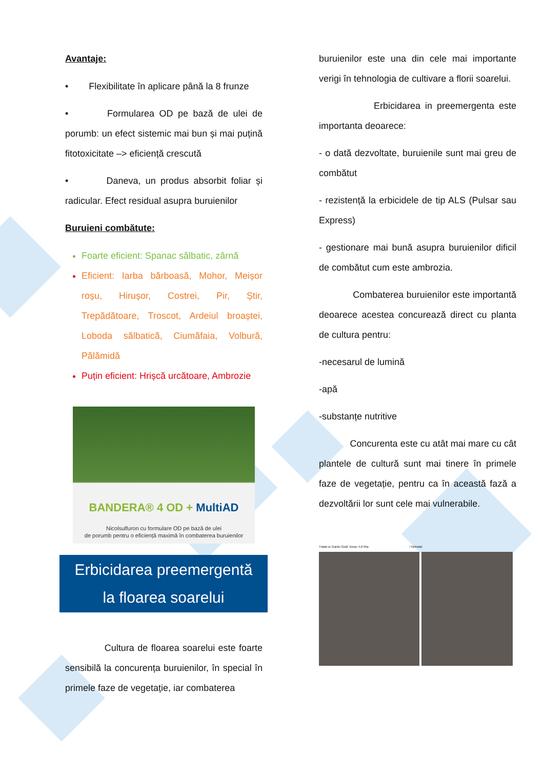Avantaje:
• Flexibilitate în aplicare până la 8 frunze
• Formularea OD pe bază de ulei de porumb: un efect sistemic mai bun și mai puțină fitotoxicitate –> eficiență crescută
• Daneva, un produs absorbit foliar și radicular. Efect residual asupra buruienilor
Buruieni combătute:
Foarte eficient: Spanac sălbatic, zârnă
Eficient: Iarba bărboasă, Mohor, Meișor roșu, Hirușor, Costrei, Pir, Știr, Trepădătoare, Troscot, Ardeiul broaștei, Loboda sălbatică, Ciumăfaia, Volbură, Pălămidă
Puțin eficient: Hrișcă urcătoare, Ambrozie
BANDERA® 4 OD + MultiAD
Nicolsulfuron cu formulare OD pe bază de ulei
de porumb pentru o eficiență maximă în combaterea buruienilor
Erbicidarea preemergentă
la floarea soarelui
Cultura de floarea soarelui este foarte sensibilă la concurența buruienilor, în special în primele faze de vegetație, iar combaterea
buruienilor este una din cele mai importante verigi în tehnologia de cultivare a florii soarelui.
Erbicidarea in preemergenta este importanta deoarece:
- o dată dezvoltate, buruienile sunt mai greu de combătut
- rezistență la erbicidele de tip ALS (Pulsar sau Express)
- gestionare mai bună asupra buruienilor dificil de combătut cum este ambrozia.
Combaterea buruienilor este importantă deoarece acestea concurează direct cu planta de cultura pentru:
-necesarul de lumină
-apă
-substanțe nutritive
Concurenta este cu atât mai mare cu cât plantele de cultură sunt mai tinere în primele faze de vegetație, pentru ca în această fază a dezvoltării lor sunt cele mai vulnerabile.
Tratat cu Gardo Gold. Doza: 4,0 l/ha / Netratat